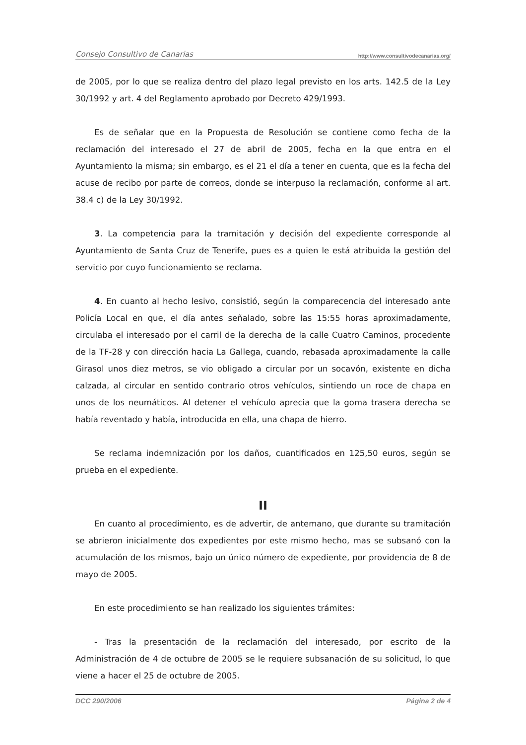Consejo Consultivo de Canarias http://www.consultivodecanarias.org/
de 2005, por lo que se realiza dentro del plazo legal previsto en los arts. 142.5 de la Ley 30/1992 y art. 4 del Reglamento aprobado por Decreto 429/1993.
Es de señalar que en la Propuesta de Resolución se contiene como fecha de la reclamación del interesado el 27 de abril de 2005, fecha en la que entra en el Ayuntamiento la misma; sin embargo, es el 21 el día a tener en cuenta, que es la fecha del acuse de recibo por parte de correos, donde se interpuso la reclamación, conforme al art. 38.4 c) de la Ley 30/1992.
3. La competencia para la tramitación y decisión del expediente corresponde al Ayuntamiento de Santa Cruz de Tenerife, pues es a quien le está atribuida la gestión del servicio por cuyo funcionamiento se reclama.
4. En cuanto al hecho lesivo, consistió, según la comparecencia del interesado ante Policía Local en que, el día antes señalado, sobre las 15:55 horas aproximadamente, circulaba el interesado por el carril de la derecha de la calle Cuatro Caminos, procedente de la TF-28 y con dirección hacia La Gallega, cuando, rebasada aproximadamente la calle Girasol unos diez metros, se vio obligado a circular por un socavón, existente en dicha calzada, al circular en sentido contrario otros vehículos, sintiendo un roce de chapa en unos de los neumáticos. Al detener el vehículo aprecia que la goma trasera derecha se había reventado y había, introducida en ella, una chapa de hierro.
Se reclama indemnización por los daños, cuantificados en 125,50 euros, según se prueba en el expediente.
II
En cuanto al procedimiento, es de advertir, de antemano, que durante su tramitación se abrieron inicialmente dos expedientes por este mismo hecho, mas se subsanó con la acumulación de los mismos, bajo un único número de expediente, por providencia de 8 de mayo de 2005.
En este procedimiento se han realizado los siguientes trámites:
- Tras la presentación de la reclamación del interesado, por escrito de la Administración de 4 de octubre de 2005 se le requiere subsanación de su solicitud, lo que viene a hacer el 25 de octubre de 2005.
DCC 290/2006 Página 2 de 4